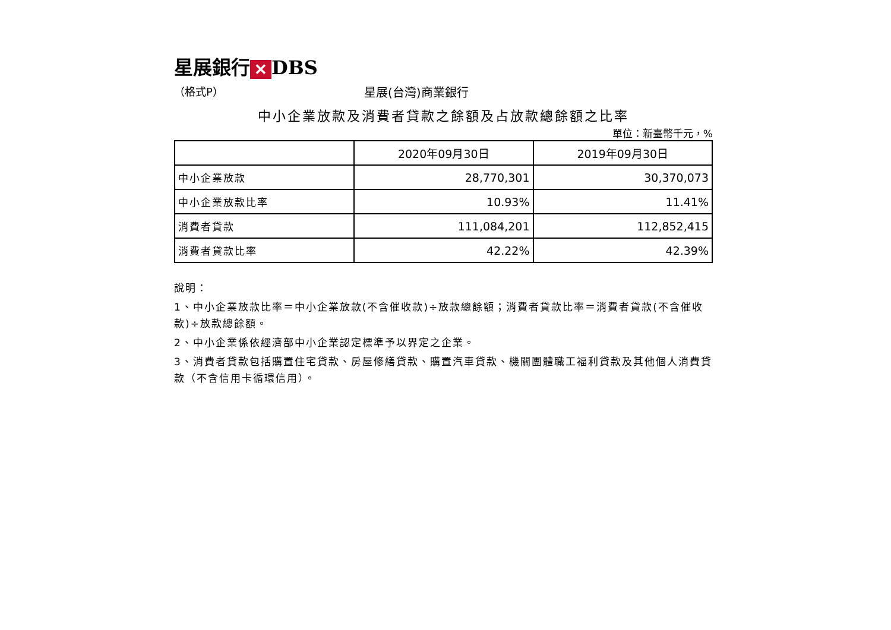星展銀行 ✕ DBS
（格式P） 星展(台灣)商業銀行
中小企業放款及消費者貸款之餘額及占放款總餘額之比率
單位：新臺幣千元，%
| | 2020年09月30日 | 2019年09月30日 |
| --- | --- | --- |
| 中小企業放款 | 28,770,301 | 30,370,073 |
| 中小企業放款比率 | 10.93% | 11.41% |
| 消費者貸款 | 111,084,201 | 112,852,415 |
| 消費者貸款比率 | 42.22% | 42.39% |
說明：
1、中小企業放款比率＝中小企業放款(不含催收款)÷放款總餘額；消費者貸款比率＝消費者貸款(不含催收款)÷放款總餘額。
2、中小企業係依經濟部中小企業認定標準予以界定之企業。
3、消費者貸款包括購置住宅貸款、房屋修繕貸款、購置汽車貸款、機關團體職工福利貸款及其他個人消費貸款（不含信用卡循環信用）。